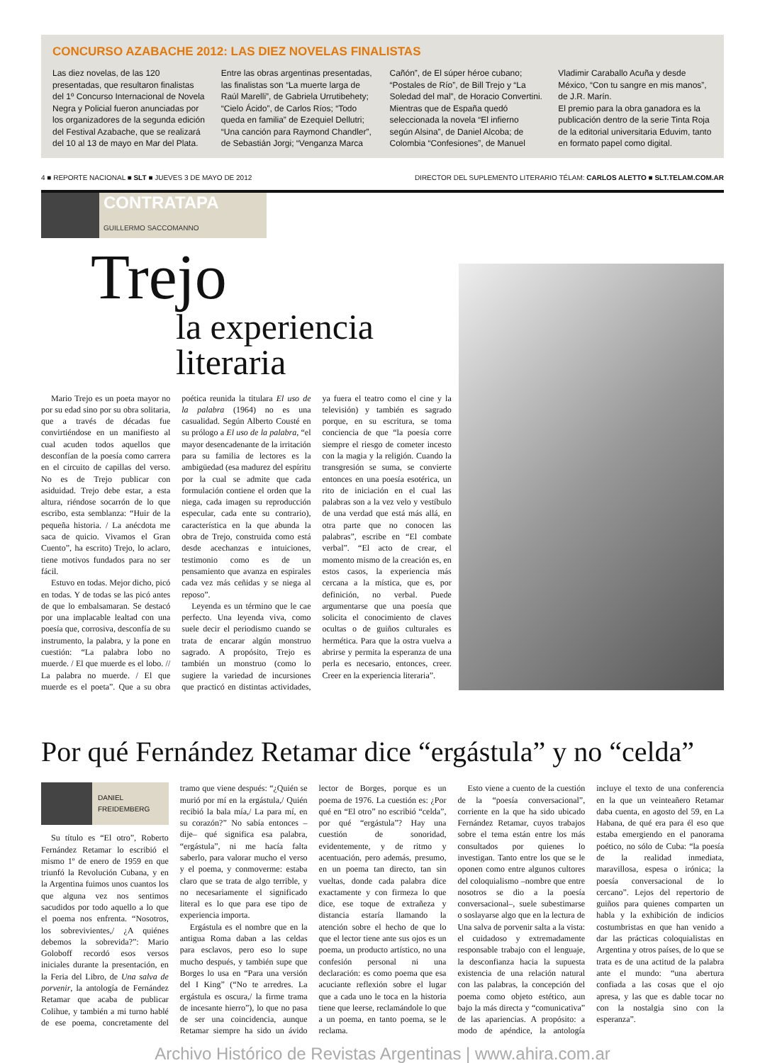CONCURSO AZABACHE 2012: LAS DIEZ NOVELAS FINALISTAS
Las diez novelas, de las 120 presentadas, que resultaron finalistas del 1º Concurso Internacional de Novela Negra y Policial fueron anunciadas por los organizadores de la segunda edición del Festival Azabache, que se realizará del 10 al 13 de mayo en Mar del Plata.
Entre las obras argentinas presentadas, las finalistas son “La muerte larga de Raúl Marelli”, de Gabriela Urrutibehety; “Cielo Ácido”, de Carlos Ríos; “Todo queda en familia” de Ezequiel Dellutri; “Una canción para Raymond Chandler”, de Sebastián Jorgi; “Venganza Marca
Cañón”, de El súper héroe cubano; “Postales de Río”, de Bill Trejo y “La Soledad del mal”, de Horacio Convertini. Mientras que de España quedó seleccionada la novela “El infierno según Alsina”, de Daniel Alcoba; de Colombia “Confesiones”, de Manuel
Vladimir Caraballo Acuña y desde México, “Con tu sangre en mis manos”, de J.R. Marín.
El premio para la obra ganadora es la publicación dentro de la serie Tinta Roja de la editorial universitaria Eduvim, tanto en formato papel como digital.
4 ■ REPORTE NACIONAL ■ SLT ■ JUEVES 3 DE MAYO DE 2012 DIRECTOR DEL SUPLEMENTO LITERARIO TÉLAM: CARLOS ALETTO ■ SLT.TELAM.COM.AR
CONTRATAPA
GUILLERMO SACCOMANNO
Trejo
la experiencia literaria
Mario Trejo es un poeta mayor no por su edad sino por su obra solitaria, que a través de décadas fue convirtiéndose en un manifiesto al cual acuden todos aquellos que desconfían de la poesía como carrera en el circuito de capillas del verso. No es de Trejo publicar con asiduidad. Trejo debe estar, a esta altura, riéndose socarrón de lo que escribo, esta semblanza: “Huir de la pequeña historia. / La anécdota me saca de quicio. Vivamos el Gran Cuento”, ha escrito) Trejo, lo aclaro, tiene motivos fundados para no ser fácil.
Estuvo en todas. Mejor dicho, picó en todas. Y de todas se las picó antes de que lo embalsamaran. Se destacó por una implacable lealtad con una poesía que, corrosiva, desconfía de su instrumento, la palabra, y la pone en cuestión: “La palabra lobo no muerde. / El que muerde es el lobo. // La palabra no muerde. / El que muerde es el poeta”. Que a su obra poética reunida la titulara El uso de la palabra (1964) no es una casualidad. Según Alberto Cousté en su prólogo a El uso de la palabra, “el mayor desencadenante de la irritación para su familia de lectores es la ambigüedad (esa madurez del espíritu por la cual se admite que cada formulación contiene el orden que la niega, cada imagen su reproducción especular, cada ente su contrario), característica en la que abunda la obra de Trejo, construida como está desde acechanzas e intuiciones, testimonio como es de un pensamiento que avanza en espirales cada vez más ceñidas y se niega al reposo”.
Leyenda es un término que le cae perfecto. Una leyenda viva, como suele decir el periodismo cuando se trata de encarar algún monstruo sagrado. A propósito, Trejo es también un monstruo (como lo sugiere la variedad de incursiones que practicó en distintas actividades, ya fuera el teatro como el cine y la televisión) y también es sagrado porque, en su escritura, se toma conciencia de que “la poesía corre siempre el riesgo de cometer incesto con la magia y la religión. Cuando la transgresión se suma, se convierte entonces en una poesía esotérica, un rito de iniciación en el cual las palabras son a la vez velo y vestíbulo de una verdad que está más allá, en otra parte que no conocen las palabras”, escribe en “El combate verbal”. “El acto de crear, el momento mismo de la creación es, en estos casos, la experiencia más cercana a la mística, que es, por definición, no verbal. Puede argumentarse que una poesía que solicita el conocimiento de claves ocultas o de guiños culturales es hermética. Para que la ostra vuelva a abrirse y permita la esperanza de una perla es necesario, entonces, creer. Creer en la experiencia literaria”.
Por qué Fernández Retamar dice “ergástula” y no “celda”
DANIEL
FREIDEMBERG
Su título es “El otro”, Roberto Fernández Retamar lo escribió el mismo 1º de enero de 1959 en que triunfó la Revolución Cubana, y en la Argentina fuimos unos cuantos los que alguna vez nos sentimos sacudidos por todo aquello a lo que el poema nos enfrenta. “Nosotros, los sobrevivientes,/ ¿A quiénes debemos la sobrevida?”: Mario Goloboff recordó esos versos iniciales durante la presentación, en la Feria del Libro, de Una salva de porvenir, la antología de Fernández Retamar que acaba de publicar Colihue, y también a mi turno hablé de ese poema, concretamente del tramo que viene después: “¿Quién se murió por mí en la ergástula,/ Quién recibió la bala mía,/ La para mí, en su corazón?” No sabía entonces –dije– qué significa esa palabra, “ergástula”, ni me hacía falta saberlo, para valorar mucho el verso y el poema, y conmoverme: estaba claro que se trata de algo terrible, y no necesariamente el significado literal es lo que para ese tipo de experiencia importa.
Ergástula es el nombre que en la antigua Roma daban a las celdas para esclavos, pero eso lo supe mucho después, y también supe que Borges lo usa en “Para una versión del I King” (“No te arredres. La ergástula es oscura,/ la firme trama de incesante hierro”), lo que no pasa de ser una coincidencia, aunque Retamar siempre ha sido un ávido lector de Borges, porque es un poema de 1976. La cuestión es: ¿Por qué en “El otro” no escribió “celda”, por qué “ergástula”? Hay una cuestión de sonoridad, evidentemente, y de ritmo y acentuación, pero además, presumo, en un poema tan directo, tan sin vueltas, donde cada palabra dice exactamente y con firmeza lo que dice, ese toque de extrañeza y distancia estaría llamando la atención sobre el hecho de que lo que el lector tiene ante sus ojos es un poema, un producto artístico, no una confesión personal ni una declaración: es como poema que esa acuciante reflexión sobre el lugar que a cada uno le toca en la historia tiene que leerse, reclamándole lo que a un poema, en tanto poema, se le reclama.
Esto viene a cuento de la cuestión de la “poesía conversacional”, corriente en la que ha sido ubicado Fernández Retamar, cuyos trabajos sobre el tema están entre los más consultados por quienes lo investigan. Tanto entre los que se le oponen como entre algunos cultores del coloquialismo –nombre que entre nosotros se dio a la poesía conversacional–, suele subestimarse o soslayarse algo que en la lectura de Una salva de porvenir salta a la vista: el cuidadoso y extremadamente responsable trabajo con el lenguaje, la desconfianza hacia la supuesta existencia de una relación natural con las palabras, la concepción del poema como objeto estético, aun bajo la más directa y “comunicativa” de las apariencias. A propósito: a modo de apéndice, la antología incluye el texto de una conferencia en la que un veinteañero Retamar daba cuenta, en agosto del 59, en La Habana, de qué era para él eso que estaba emergiendo en el panorama poético, no sólo de Cuba: “la poesía de la realidad inmediata, maravillosa, espesa o irónica; la poesía conversacional de lo cercano”. Lejos del repertorio de guiños para quienes comparten un habla y la exhibición de indicios costumbristas en que han venido a dar las prácticas coloquialistas en Argentina y otros países, de lo que se trata es de una actitud de la palabra ante el mundo: “una abertura confiada a las cosas que el ojo apresa, y las que es dable tocar no con la nostalgia sino con la esperanza”.
Archivo Histórico de Revistas Argentinas | www.ahira.com.ar